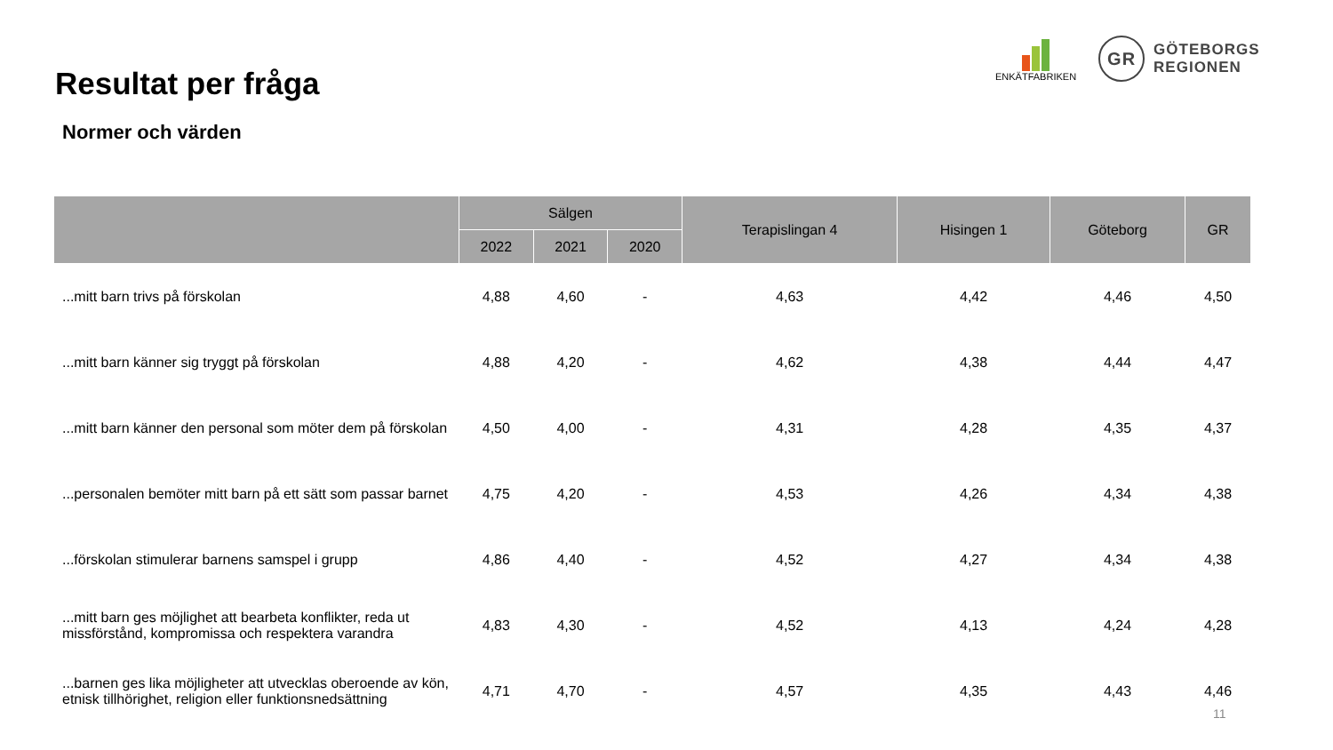Resultat per fråga
Normer och värden
ENKÄTFABRIKEN
GR
GÖTEBORGS
REGIONEN
| | Sälgen | | | Terapislingan 4 | Hisingen 1 | Göteborg | GR |
| --- | --- | --- | --- | --- | --- | --- | --- |
| | 2022 | 2021 | 2020 | | | | |
| ...mitt barn trivs på förskolan | 4,88 | 4,60 | - | 4,63 | 4,42 | 4,46 | 4,50 |
| ...mitt barn känner sig tryggt på förskolan | 4,88 | 4,20 | - | 4,62 | 4,38 | 4,44 | 4,47 |
| ...mitt barn känner den personal som möter dem på förskolan | 4,50 | 4,00 | - | 4,31 | 4,28 | 4,35 | 4,37 |
| ...personalen bemöter mitt barn på ett sätt som passar barnet | 4,75 | 4,20 | - | 4,53 | 4,26 | 4,34 | 4,38 |
| ...förskolan stimulerar barnens samspel i grupp | 4,86 | 4,40 | - | 4,52 | 4,27 | 4,34 | 4,38 |
| ...mitt barn ges möjlighet att bearbeta konflikter, reda ut missförstånd, kompromissa och respektera varandra | 4,83 | 4,30 | - | 4,52 | 4,13 | 4,24 | 4,28 |
| ...barnen ges lika möjligheter att utvecklas oberoende av kön, etnisk tillhörighet, religion eller funktionsnedsättning | 4,71 | 4,70 | - | 4,57 | 4,35 | 4,43 | 4,46 |
11